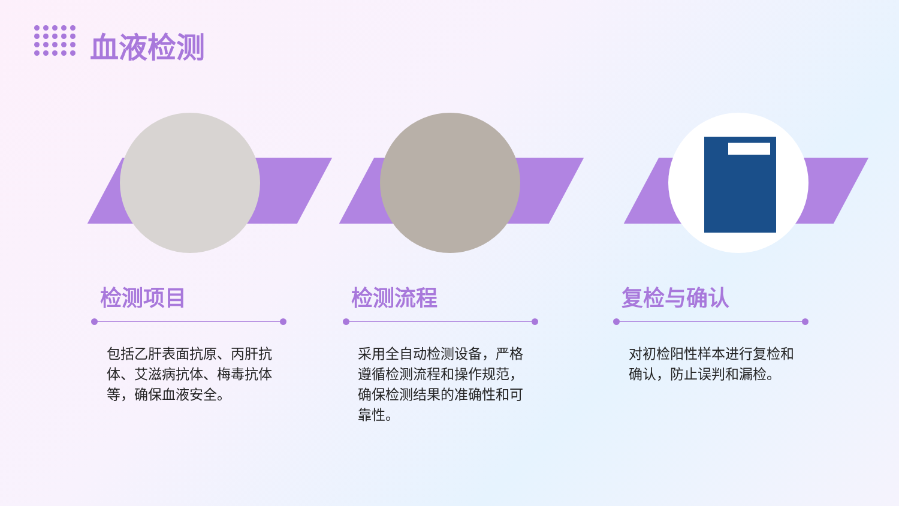血液检测
检测项目
包括乙肝表面抗原、丙肝抗体、艾滋病抗体、梅毒抗体等，确保血液安全。
检测流程
采用全自动检测设备，严格遵循检测流程和操作规范，确保检测结果的准确性和可靠性。
复检与确认
对初检阳性样本进行复检和确认，防止误判和漏检。